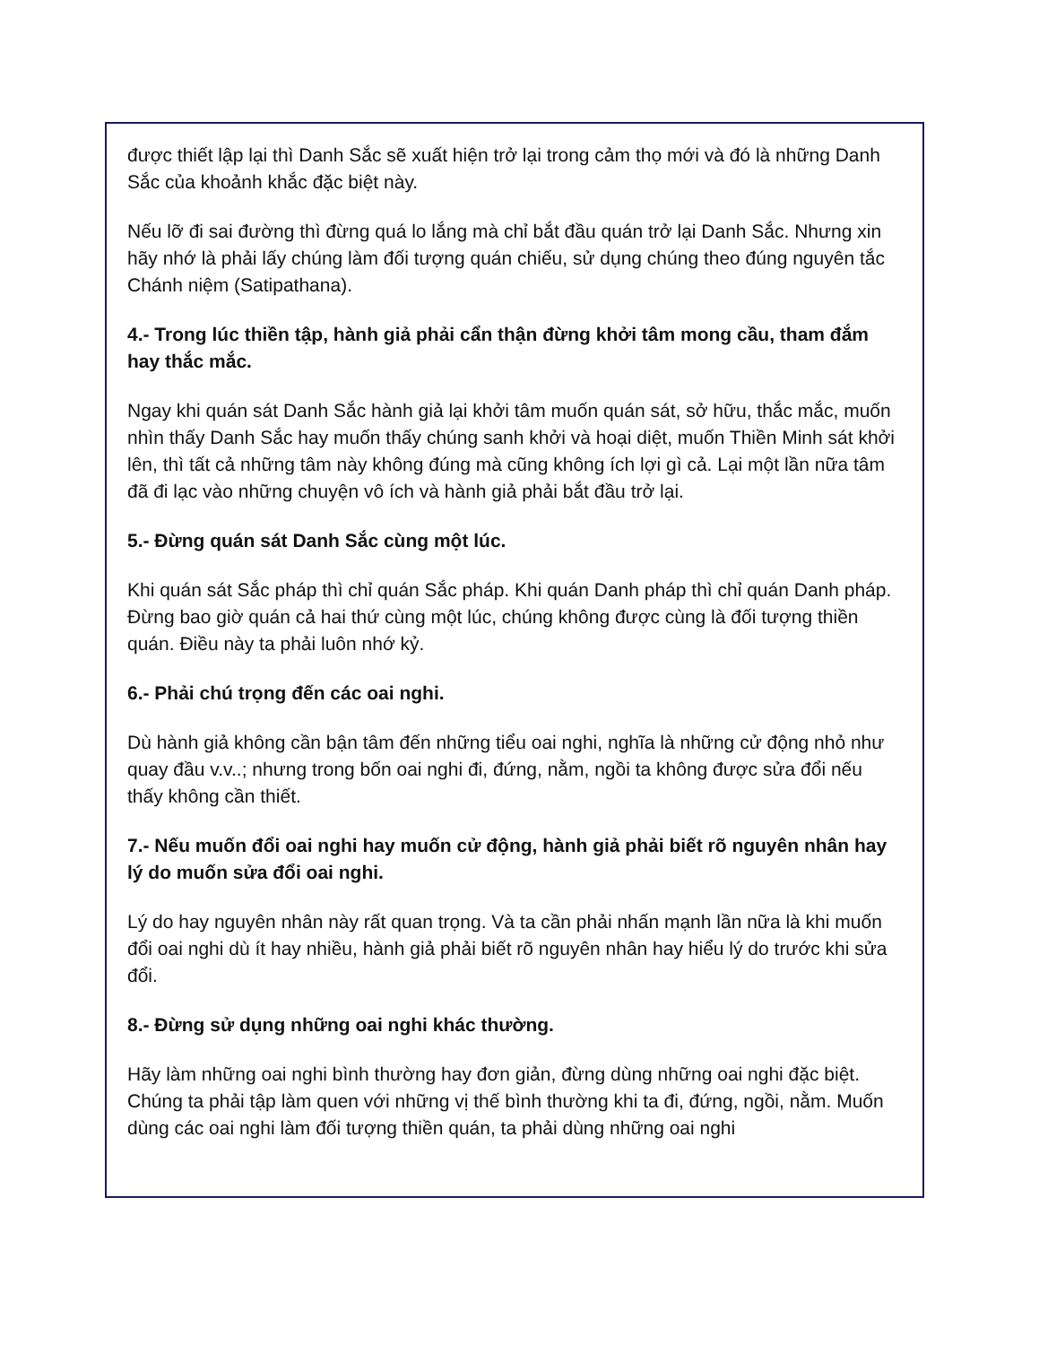được thiết lập lại thì Danh Sắc sẽ xuất hiện trở lại trong cảm thọ mới và đó là những Danh Sắc của khoảnh khắc đặc biệt này.
Nếu lỡ đi sai đường thì đừng quá lo lắng mà chỉ bắt đầu quán trở lại Danh Sắc. Nhưng xin hãy nhớ là phải lấy chúng làm đối tượng quán chiếu, sử dụng chúng theo đúng nguyên tắc Chánh niệm (Satipathana).
4.- Trong lúc thiền tập, hành giả phải cẩn thận đừng khởi tâm mong cầu, tham đắm hay thắc mắc.
Ngay khi quán sát Danh Sắc hành giả lại khởi tâm muốn quán sát, sở hữu, thắc mắc, muốn nhìn thấy Danh Sắc hay muốn thấy chúng sanh khởi và hoại diệt, muốn Thiền Minh sát khởi lên, thì tất cả những tâm này không đúng mà cũng không ích lợi gì cả. Lại một lần nữa tâm đã đi lạc vào những chuyện vô ích và hành giả phải bắt đầu trở lại.
5.- Đừng quán sát Danh Sắc cùng một lúc.
Khi quán sát Sắc pháp thì chỉ quán Sắc pháp. Khi quán Danh pháp thì chỉ quán Danh pháp. Đừng bao giờ quán cả hai thứ cùng một lúc, chúng không được cùng là đối tượng thiền quán. Điều này ta phải luôn nhớ kỷ.
6.- Phải chú trọng đến các oai nghi.
Dù hành giả không cần bận tâm đến những tiểu oai nghi, nghĩa là những cử động nhỏ như quay đầu v.v..; nhưng trong bốn oai nghi đi, đứng, nằm, ngồi ta không được sửa đổi nếu thấy không cần thiết.
7.- Nếu muốn đổi oai nghi hay muốn cử động, hành giả phải biết rõ nguyên nhân hay lý do muốn sửa đổi oai nghi.
Lý do hay nguyên nhân này rất quan trọng. Và ta cần phải nhấn mạnh lần nữa là khi muốn đổi oai nghi dù ít hay nhiều, hành giả phải biết rõ nguyên nhân hay hiểu lý do trước khi sửa đổi.
8.- Đừng sử dụng những oai nghi khác thường.
Hãy làm những oai nghi bình thường hay đơn giản, đừng dùng những oai nghi đặc biệt. Chúng ta phải tập làm quen với những vị thế bình thường khi ta đi, đứng, ngồi, nằm. Muốn dùng các oai nghi làm đối tượng thiền quán, ta phải dùng những oai nghi